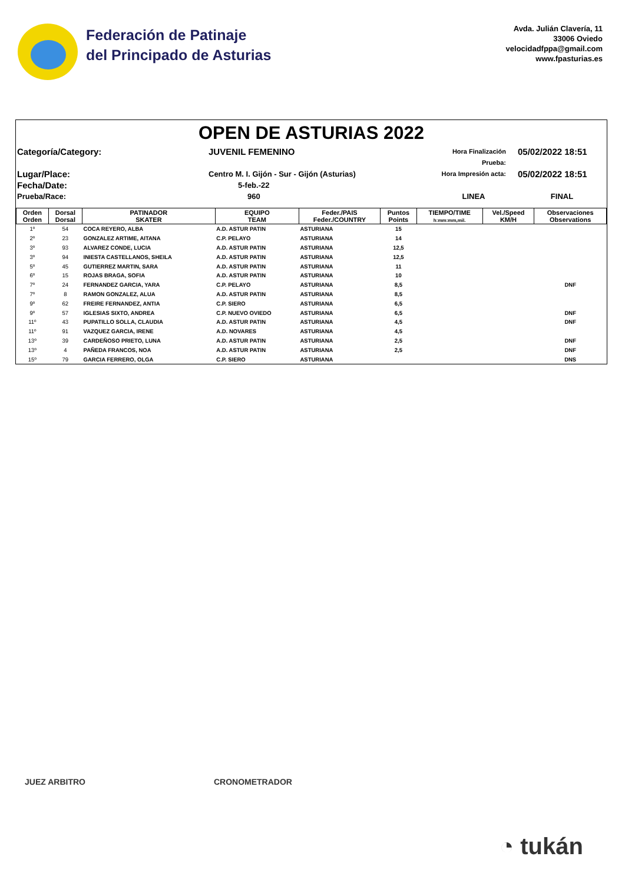Federación de Patinaje
del Principado de Asturias
Avda. Julián Clavería, 11
33006 Oviedo
velocidadfppa@gmail.com
www.fpasturias.es
OPEN DE ASTURIAS 2022
Categoría/Category:
JUVENIL FEMENINO
Hora Finalización Prueba:
05/02/2022 18:51
Lugar/Place:
Centro M. I. Gijón - Sur - Gijón (Asturias)
Hora Impresión acta:
05/02/2022 18:51
Fecha/Date:
5-feb.-22
Prueba/Race:
960
LINEA
FINAL
| Orden Orden | Dorsal Dorsal | PATINADOR SKATER | EQUIPO TEAM | Feder./PAIS Feder./COUNTRY | Puntos Points | TIEMPO/TIME h:mm:mm,mil. | Vel./Speed KM/H | Observaciones Observations |
| --- | --- | --- | --- | --- | --- | --- | --- | --- |
| 1º | 54 | COCA REYERO, ALBA | A.D. ASTUR PATIN | ASTURIANA | 15 | | | |
| 2º | 23 | GONZALEZ ARTIME, AITANA | C.P. PELAYO | ASTURIANA | 14 | | | |
| 3º | 93 | ALVAREZ CONDE, LUCIA | A.D. ASTUR PATIN | ASTURIANA | 12,5 | | | |
| 3º | 94 | INIESTA CASTELLANOS, SHEILA | A.D. ASTUR PATIN | ASTURIANA | 12,5 | | | |
| 5º | 45 | GUTIERREZ MARTIN, SARA | A.D. ASTUR PATIN | ASTURIANA | 11 | | | |
| 6º | 15 | ROJAS BRAGA, SOFIA | A.D. ASTUR PATIN | ASTURIANA | 10 | | | |
| 7º | 24 | FERNANDEZ GARCIA, YARA | C.P. PELAYO | ASTURIANA | 8,5 | | | DNF |
| 7º | 8 | RAMON GONZALEZ, ALUA | A.D. ASTUR PATIN | ASTURIANA | 8,5 | | | |
| 9º | 62 | FREIRE FERNANDEZ, ANTIA | C.P. SIERO | ASTURIANA | 6,5 | | | |
| 9º | 57 | IGLESIAS SIXTO, ANDREA | C.P. NUEVO OVIEDO | ASTURIANA | 6,5 | | | DNF |
| 11º | 43 | PUPATILLO SOLLA, CLAUDIA | A.D. ASTUR PATIN | ASTURIANA | 4,5 | | | DNF |
| 11º | 91 | VAZQUEZ GARCIA, IRENE | A.D. NOVARES | ASTURIANA | 4,5 | | | |
| 13º | 39 | CARDEÑOSO PRIETO, LUNA | A.D. ASTUR PATIN | ASTURIANA | 2,5 | | | DNF |
| 13º | 4 | PAÑEDA FRANCOS, NOA | A.D. ASTUR PATIN | ASTURIANA | 2,5 | | | DNF |
| 15º | 79 | GARCIA FERRERO, OLGA | C.P. SIERO | ASTURIANA | | | | DNS |
JUEZ ARBITRO CRONOMETRADOR
◔ tukán